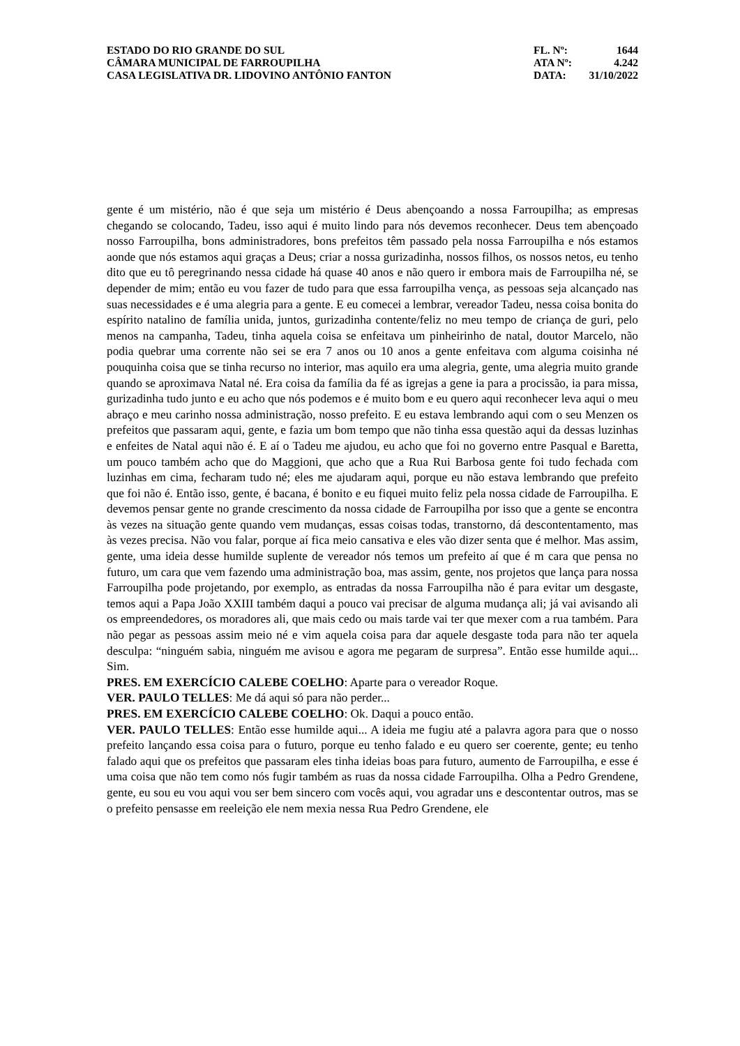ESTADO DO RIO GRANDE DO SUL
CÂMARA MUNICIPAL DE FARROUPILHA
CASA LEGISLATIVA DR. LIDOVINO ANTÔNIO FANTON
FL. Nº: 1644
ATA Nº: 4.242
DATA: 31/10/2022
gente é um mistério, não é que seja um mistério é Deus abençoando a nossa Farroupilha; as empresas chegando se colocando, Tadeu, isso aqui é muito lindo para nós devemos reconhecer. Deus tem abençoado nosso Farroupilha, bons administradores, bons prefeitos têm passado pela nossa Farroupilha e nós estamos aonde que nós estamos aqui graças a Deus; criar a nossa gurizadinha, nossos filhos, os nossos netos, eu tenho dito que eu tô peregrinando nessa cidade há quase 40 anos e não quero ir embora mais de Farroupilha né, se depender de mim; então eu vou fazer de tudo para que essa farroupilha vença, as pessoas seja alcançado nas suas necessidades e é uma alegria para a gente. E eu comecei a lembrar, vereador Tadeu, nessa coisa bonita do espírito natalino de família unida, juntos, gurizadinha contente/feliz no meu tempo de criança de guri, pelo menos na campanha, Tadeu, tinha aquela coisa se enfeitava um pinheirinho de natal, doutor Marcelo, não podia quebrar uma corrente não sei se era 7 anos ou 10 anos a gente enfeitava com alguma coisinha né pouquinha coisa que se tinha recurso no interior, mas aquilo era uma alegria, gente, uma alegria muito grande quando se aproximava Natal né. Era coisa da família da fé as igrejas a gene ia para a procissão, ia para missa, gurizadinha tudo junto e eu acho que nós podemos e é muito bom e eu quero aqui reconhecer leva aqui o meu abraço e meu carinho nossa administração, nosso prefeito. E eu estava lembrando aqui com o seu Menzen os prefeitos que passaram aqui, gente, e fazia um bom tempo que não tinha essa questão aqui da dessas luzinhas e enfeites de Natal aqui não é. E aí o Tadeu me ajudou, eu acho que foi no governo entre Pasqual e Baretta, um pouco também acho que do Maggioni, que acho que a Rua Rui Barbosa gente foi tudo fechada com luzinhas em cima, fecharam tudo né; eles me ajudaram aqui, porque eu não estava lembrando que prefeito que foi não é. Então isso, gente, é bacana, é bonito e eu fiquei muito feliz pela nossa cidade de Farroupilha. E devemos pensar gente no grande crescimento da nossa cidade de Farroupilha por isso que a gente se encontra às vezes na situação gente quando vem mudanças, essas coisas todas, transtorno, dá descontentamento, mas às vezes precisa. Não vou falar, porque aí fica meio cansativa e eles vão dizer senta que é melhor. Mas assim, gente, uma ideia desse humilde suplente de vereador nós temos um prefeito aí que é m cara que pensa no futuro, um cara que vem fazendo uma administração boa, mas assim, gente, nos projetos que lança para nossa Farroupilha pode projetando, por exemplo, as entradas da nossa Farroupilha não é para evitar um desgaste, temos aqui a Papa João XXIII também daqui a pouco vai precisar de alguma mudança ali; já vai avisando ali os empreendedores, os moradores ali, que mais cedo ou mais tarde vai ter que mexer com a rua também. Para não pegar as pessoas assim meio né e vim aquela coisa para dar aquele desgaste toda para não ter aquela desculpa: “ninguém sabia, ninguém me avisou e agora me pegaram de surpresa”. Então esse humilde aqui... Sim.
PRES. EM EXERCÍCIO CALEBE COELHO: Aparte para o vereador Roque.
VER. PAULO TELLES: Me dá aqui só para não perder...
PRES. EM EXERCÍCIO CALEBE COELHO: Ok. Daqui a pouco então.
VER. PAULO TELLES: Então esse humilde aqui... A ideia me fugiu até a palavra agora para que o nosso prefeito lançando essa coisa para o futuro, porque eu tenho falado e eu quero ser coerente, gente; eu tenho falado aqui que os prefeitos que passaram eles tinha ideias boas para futuro, aumento de Farroupilha, e esse é uma coisa que não tem como nós fugir também as ruas da nossa cidade Farroupilha. Olha a Pedro Grendene, gente, eu sou eu vou aqui vou ser bem sincero com vocês aqui, vou agradar uns e descontentar outros, mas se o prefeito pensasse em reeleição ele nem mexia nessa Rua Pedro Grendene, ele